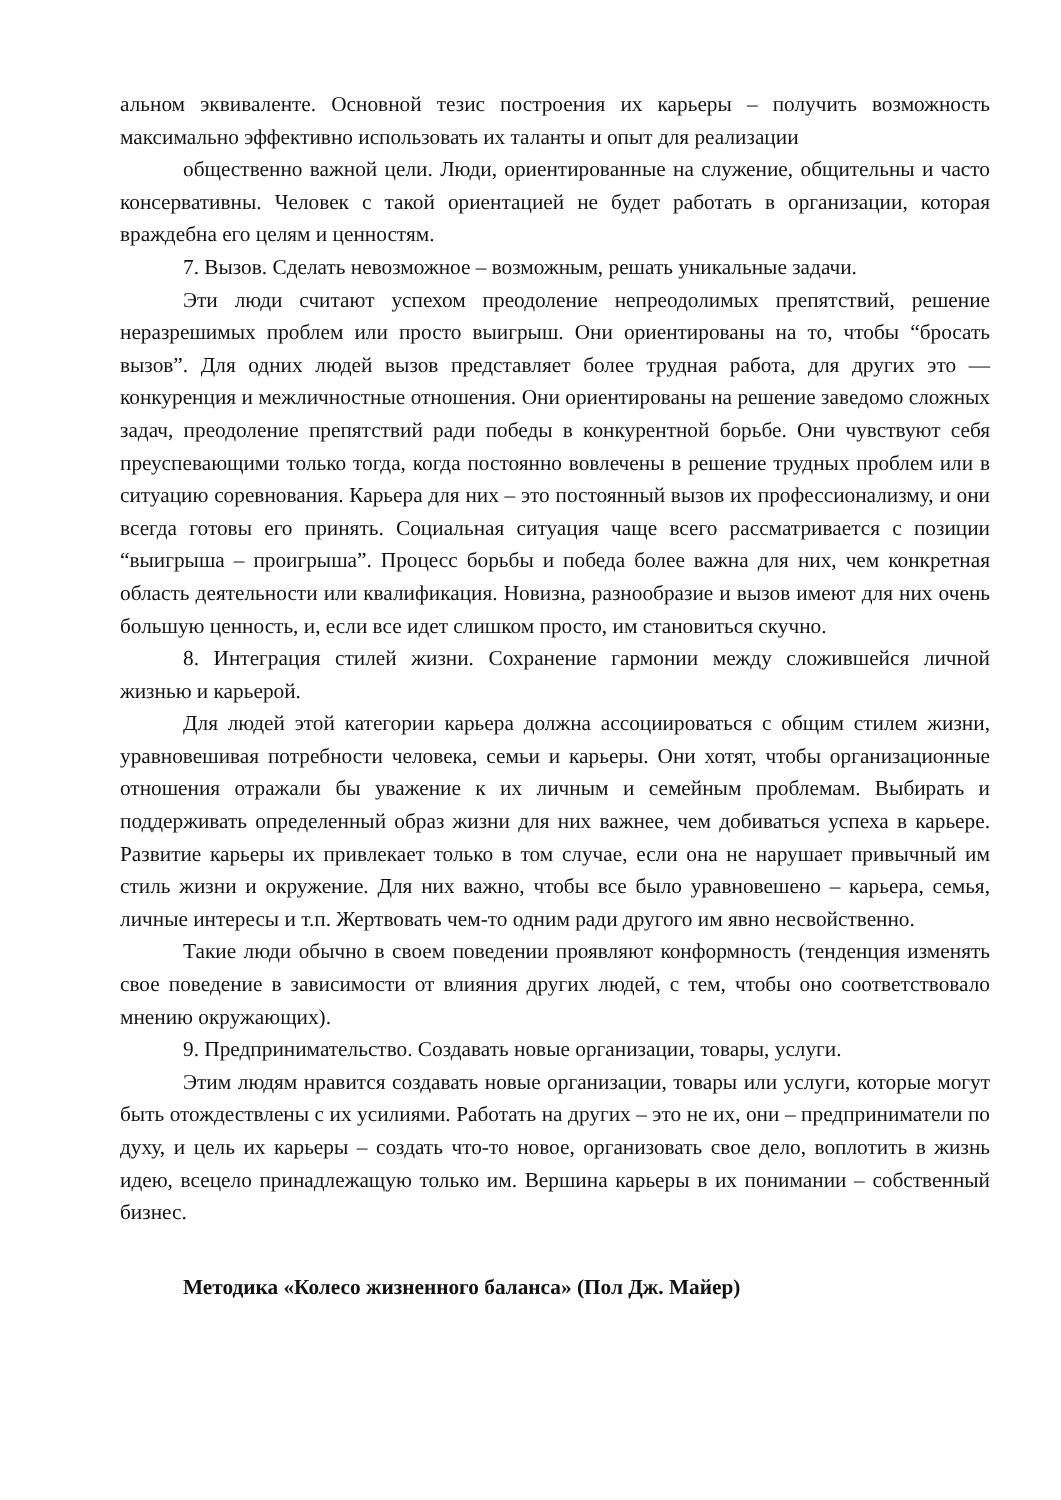альном эквиваленте. Основной тезис построения их карьеры – получить возможность максимально эффективно использовать их таланты и опыт для реализации
общественно важной цели. Люди, ориентированные на служение, общительны и часто консервативны. Человек с такой ориентацией не будет работать в организации, которая враждебна его целям и ценностям.
7. Вызов. Сделать невозможное – возможным, решать уникальные задачи.
Эти люди считают успехом преодоление непреодолимых препятствий, решение неразрешимых проблем или просто выигрыш. Они ориентированы на то, чтобы “бросать вызов”. Для одних людей вызов представляет более трудная работа, для других это — конкуренция и межличностные отношения. Они ориентированы на решение заведомо сложных задач, преодоление препятствий ради победы в конкурентной борьбе. Они чувствуют себя преуспевающими только тогда, когда постоянно вовлечены в решение трудных проблем или в ситуацию соревнования. Карьера для них – это постоянный вызов их профессионализму, и они всегда готовы его принять. Социальная ситуация чаще всего рассматривается с позиции “выигрыша – проигрыша”. Процесс борьбы и победа более важна для них, чем конкретная область деятельности или квалификация. Новизна, разнообразие и вызов имеют для них очень большую ценность, и, если все идет слишком просто, им становиться скучно.
8. Интеграция стилей жизни. Сохранение гармонии между сложившейся личной жизнью и карьерой.
Для людей этой категории карьера должна ассоциироваться с общим стилем жизни, уравновешивая потребности человека, семьи и карьеры. Они хотят, чтобы организационные отношения отражали бы уважение к их личным и семейным проблемам. Выбирать и поддерживать определенный образ жизни для них важнее, чем добиваться успеха в карьере. Развитие карьеры их привлекает только в том случае, если она не нарушает привычный им стиль жизни и окружение. Для них важно, чтобы все было уравновешено – карьера, семья, личные интересы и т.п. Жертвовать чем-то одним ради другого им явно несвойственно.
Такие люди обычно в своем поведении проявляют конформность (тенденция изменять свое поведение в зависимости от влияния других людей, с тем, чтобы оно соответствовало мнению окружающих).
9. Предпринимательство. Создавать новые организации, товары, услуги.
Этим людям нравится создавать новые организации, товары или услуги, которые могут быть отождествлены с их усилиями. Работать на других – это не их, они – предприниматели по духу, и цель их карьеры – создать что-то новое, организовать свое дело, воплотить в жизнь идею, всецело принадлежащую только им. Вершина карьеры в их понимании – собственный бизнес.
Методика «Колесо жизненного баланса» (Пол Дж. Майер)